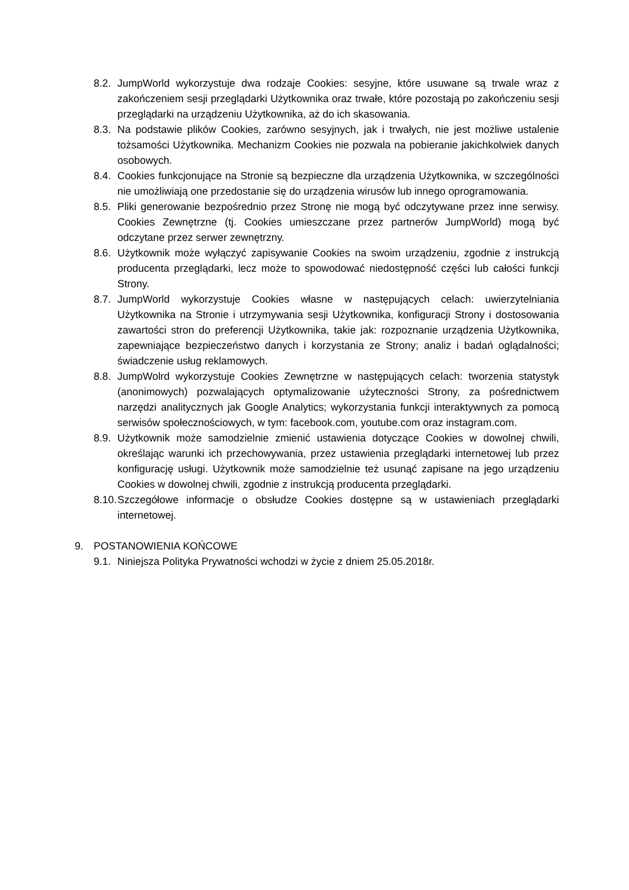8.2. JumpWorld wykorzystuje dwa rodzaje Cookies: sesyjne, które usuwane są trwale wraz z zakończeniem sesji przeglądarki Użytkownika oraz trwałe, które pozostają po zakończeniu sesji przeglądarki na urządzeniu Użytkownika, aż do ich skasowania.
8.3. Na podstawie plików Cookies, zarówno sesyjnych, jak i trwałych, nie jest możliwe ustalenie tożsamości Użytkownika. Mechanizm Cookies nie pozwala na pobieranie jakichkolwiek danych osobowych.
8.4. Cookies funkcjonujące na Stronie są bezpieczne dla urządzenia Użytkownika, w szczególności nie umożliwiają one przedostanie się do urządzenia wirusów lub innego oprogramowania.
8.5. Pliki generowanie bezpośrednio przez Stronę nie mogą być odczytywane przez inne serwisy. Cookies Zewnętrzne (tj. Cookies umieszczane przez partnerów JumpWorld) mogą być odczytane przez serwer zewnętrzny.
8.6. Użytkownik może wyłączyć zapisywanie Cookies na swoim urządzeniu, zgodnie z instrukcją producenta przeglądarki, lecz może to spowodować niedostępność części lub całości funkcji Strony.
8.7. JumpWorld wykorzystuje Cookies własne w następujących celach: uwierzytelniania Użytkownika na Stronie i utrzymywania sesji Użytkownika, konfiguracji Strony i dostosowania zawartości stron do preferencji Użytkownika, takie jak: rozpoznanie urządzenia Użytkownika, zapewniające bezpieczeństwo danych i korzystania ze Strony; analiz i badań oglądalności; świadczenie usług reklamowych.
8.8. JumpWolrd wykorzystuje Cookies Zewnętrzne w następujących celach: tworzenia statystyk (anonimowych) pozwalających optymalizowanie użyteczności Strony, za pośrednictwem narzędzi analitycznych jak Google Analytics; wykorzystania funkcji interaktywnych za pomocą serwisów społecznościowych, w tym: facebook.com, youtube.com oraz instagram.com.
8.9. Użytkownik może samodzielnie zmienić ustawienia dotyczące Cookies w dowolnej chwili, określając warunki ich przechowywania, przez ustawienia przeglądarki internetowej lub przez konfigurację usługi. Użytkownik może samodzielnie też usunąć zapisane na jego urządzeniu Cookies w dowolnej chwili, zgodnie z instrukcją producenta przeglądarki.
8.10. Szczegółowe informacje o obsłudze Cookies dostępne są w ustawieniach przeglądarki internetowej.
9. POSTANOWIENIA KOŃCOWE
9.1. Niniejsza Polityka Prywatności wchodzi w życie z dniem 25.05.2018r.